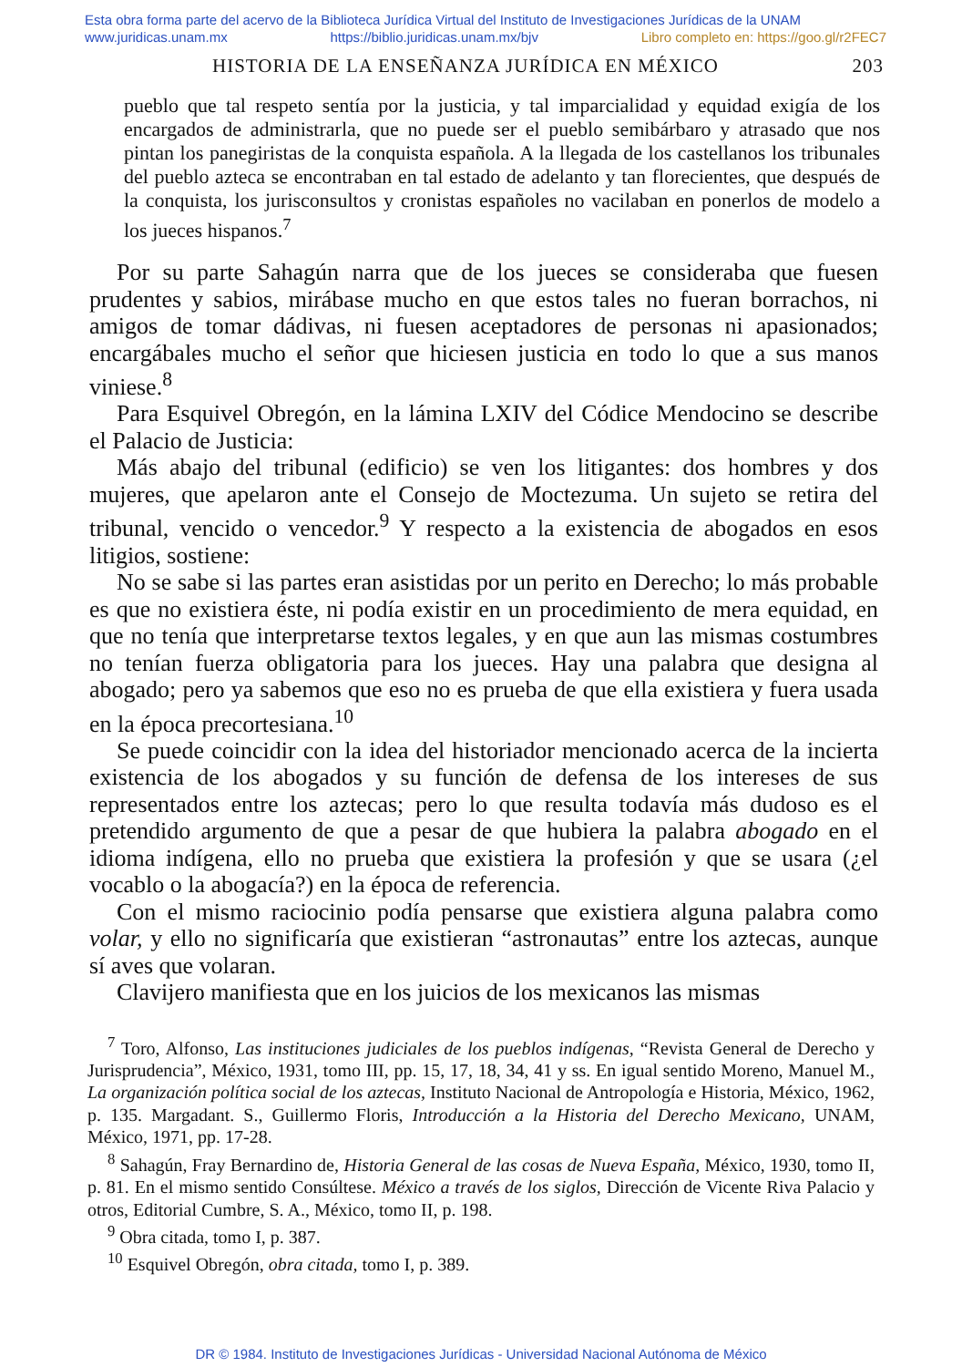Esta obra forma parte del acervo de la Biblioteca Jurídica Virtual del Instituto de Investigaciones Jurídicas de la UNAM
www.juridicas.unam.mx https://biblio.juridicas.unam.mx/bjv Libro completo en: https://goo.gl/r2FEC7
HISTORIA DE LA ENSEÑANZA JURÍDICA EN MÉXICO 203
pueblo que tal respeto sentía por la justicia, y tal imparcialidad y equidad exigía de los encargados de administrarla, que no puede ser el pueblo semibárbaro y atrasado que nos pintan los panegiristas de la conquista española. A la llegada de los castellanos los tribunales del pueblo azteca se encontraban en tal estado de adelanto y tan florecientes, que después de la conquista, los jurisconsultos y cronistas españoles no vacilaban en ponerlos de modelo a los jueces hispanos.<sup>7</sup>
Por su parte Sahagún narra que de los jueces se consideraba que fuesen prudentes y sabios, mirábase mucho en que estos tales no fueran borrachos, ni amigos de tomar dádivas, ni fuesen aceptadores de personas ni apasionados; encargábales mucho el señor que hiciesen justicia en todo lo que a sus manos viniese.<sup>8</sup>
Para Esquivel Obregón, en la lámina LXIV del Códice Mendocino se describe el Palacio de Justicia:
Más abajo del tribunal (edificio) se ven los litigantes: dos hombres y dos mujeres, que apelaron ante el Consejo de Moctezuma. Un sujeto se retira del tribunal, vencido o vencedor.<sup>9</sup> Y respecto a la existencia de abogados en esos litigios, sostiene:
No se sabe si las partes eran asistidas por un perito en Derecho; lo más probable es que no existiera éste, ni podía existir en un procedimiento de mera equidad, en que no tenía que interpretarse textos legales, y en que aun las mismas costumbres no tenían fuerza obligatoria para los jueces. Hay una palabra que designa al abogado; pero ya sabemos que eso no es prueba de que ella existiera y fuera usada en la época precortesiana.<sup>10</sup>
Se puede coincidir con la idea del historiador mencionado acerca de la incierta existencia de los abogados y su función de defensa de los intereses de sus representados entre los aztecas; pero lo que resulta todavía más dudoso es el pretendido argumento de que a pesar de que hubiera la palabra abogado en el idioma indígena, ello no prueba que existiera la profesión y que se usara (¿el vocablo o la abogacía?) en la época de referencia.
Con el mismo raciocinio podía pensarse que existiera alguna palabra como volar, y ello no significaría que existieran “astronautas” entre los aztecas, aunque sí aves que volaran.
Clavijero manifiesta que en los juicios de los mexicanos las mismas
<sup>7</sup> Toro, Alfonso, Las instituciones judiciales de los pueblos indígenas, “Revista General de Derecho y Jurisprudencia”, México, 1931, tomo III, pp. 15, 17, 18, 34, 41 y ss. En igual sentido Moreno, Manuel M., La organización política social de los aztecas, Instituto Nacional de Antropología e Historia, México, 1962, p. 135. Margadant. S., Guillermo Floris, Introducción a la Historia del Derecho Mexicano, UNAM, México, 1971, pp. 17-28.
<sup>8</sup> Sahagún, Fray Bernardino de, Historia General de las cosas de Nueva España, México, 1930, tomo II, p. 81. En el mismo sentido Consúltese. México a través de los siglos, Dirección de Vicente Riva Palacio y otros, Editorial Cumbre, S. A., México, tomo II, p. 198.
<sup>9</sup> Obra citada, tomo I, p. 387.
<sup>10</sup> Esquivel Obregón, obra citada, tomo I, p. 389.
DR © 1984. Instituto de Investigaciones Jurídicas - Universidad Nacional Autónoma de México